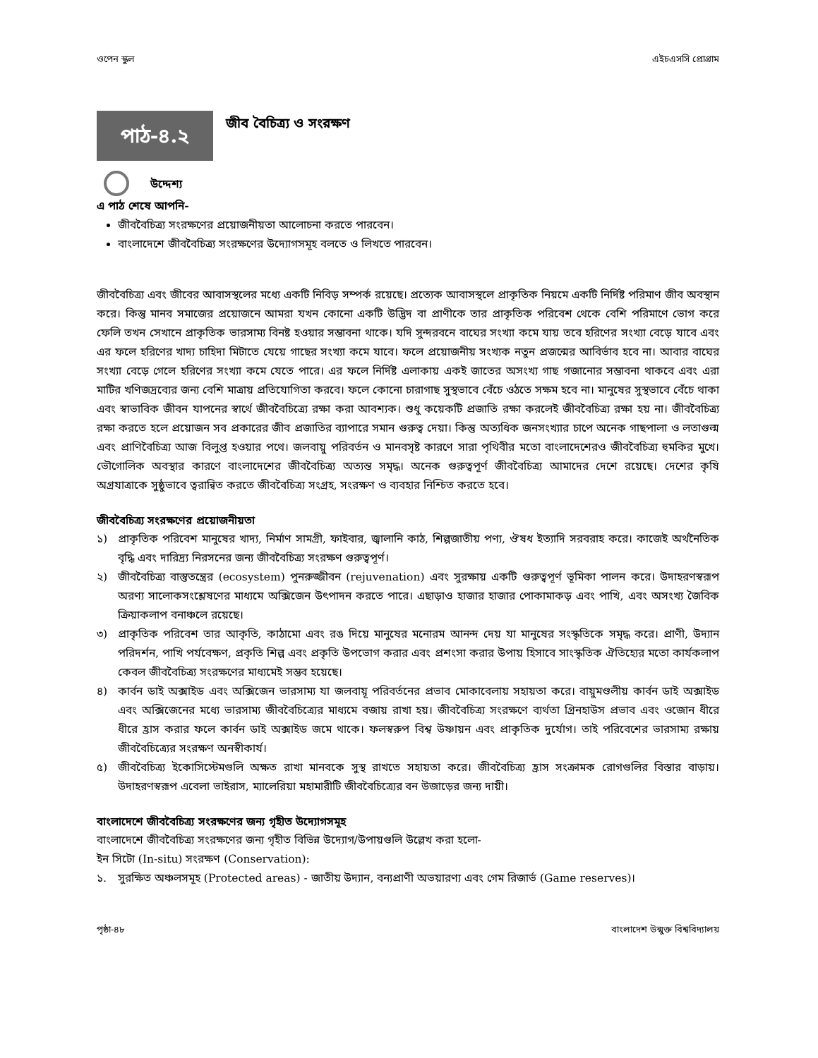ওপেন স্কুল এইচএসসি প্রোগ্রাম
পাঠ-৪.২
জীব বৈচিত্র্য ও সংরক্ষণ
উদ্দেশ্য
এ পাঠ শেষে আপনি-
জীববৈচিত্র্য সংরক্ষণের প্রয়োজনীয়তা আলোচনা করতে পারবেন।
বাংলাদেশে জীববৈচিত্র্য সংরক্ষণের উদ্যোগসমূহ বলতে ও লিখতে পারবেন।
জীববৈচিত্র্য এবং জীবের আবাসস্থলের মধ্যে একটি নিবিড় সম্পর্ক রয়েছে। প্রত্যেক আবাসস্থলে প্রাকৃতিক নিয়মে একটি নির্দিষ্ট পরিমাণ জীব অবস্থান করে। কিন্তু মানব সমাজের প্রয়োজনে আমরা যখন কোনো একটি উদ্ভিদ বা প্রাণীকে তার প্রাকৃতিক পরিবেশ থেকে বেশি পরিমাণে ভোগ করে ফেলি তখন সেখানে প্রাকৃতিক ভারসাম্য বিনষ্ট হওয়ার সম্ভাবনা থাকে। যদি সুন্দরবনে বাঘের সংখ্যা কমে যায় তবে হরিণের সংখ্যা বেড়ে যাবে এবং এর ফলে হরিণের খাদ্য চাহিদা মিটাতে যেয়ে গাছের সংখ্যা কমে যাবে। ফলে প্রয়োজনীয় সংখ্যক নতুন প্রজন্মের আবির্ভাব হবে না। আবার বাঘের সংখ্যা বেড়ে গেলে হরিণের সংখ্যা কমে যেতে পারে। এর ফলে নির্দিষ্ট এলাকায় একই জাতের অসংখ্য গাছ গজানোর সম্ভাবনা থাকবে এবং এরা মাটির খণিজদ্রব্যের জন্য বেশি মাত্রায় প্রতিযোগিতা করবে। ফলে কোনো চারাগাছ সুস্থভাবে বেঁচে ওঠতে সক্ষম হবে না। মানুষের সুস্থভাবে বেঁচে থাকা এবং স্বাভাবিক জীবন যাপনের স্বার্থে জীববৈচিত্র্যে রক্ষা করা আবশ্যক। শুধু কয়েকটি প্রজাতি রক্ষা করলেই জীববৈচিত্র্য রক্ষা হয় না। জীববৈচিত্র্য রক্ষা করতে হলে প্রয়োজন সব প্রকারের জীব প্রজাতির ব্যাপারে সমান গুরুত্ব দেয়া। কিন্তু অত্যধিক জনসংখ্যার চাপে অনেক গাছপালা ও লতাগুল্ম এবং প্রাণিবৈচিত্র্য আজ বিলুপ্ত হওয়ার পথে। জলবায়ু পরিবর্তন ও মানবসৃষ্ট কারণে সারা পৃথিবীর মতো বাংলাদেশেরও জীববৈচিত্র্য হুমকির মুখে। ভৌগোলিক অবস্থার কারণে বাংলাদেশের জীববৈচিত্র্য অত্যন্ত সমৃদ্ধ। অনেক গুরুত্বপূর্ণ জীববৈচিত্র্য আমাদের দেশে রয়েছে। দেশের কৃষি অগ্রযাত্রাকে সুষ্ঠুভাবে ত্বরান্বিত করতে জীববৈচিত্র্য সংগ্রহ, সংরক্ষণ ও ব্যবহার নিশ্চিত করতে হবে।
জীববৈচিত্র্য সংরক্ষণের প্রয়োজনীয়তা
১) প্রাকৃতিক পরিবেশ মানুষের খাদ্য, নির্মাণ সামগ্রী, ফাইবার, জ্বালানি কাঠ, শিল্পজাতীয় পণ্য, ঔষধ ইত্যাদি সরবরাহ করে। কাজেই অর্থনৈতিক বৃদ্ধি এবং দারিদ্র্য নিরসনের জন্য জীববৈচিত্র্য সংরক্ষণ গুরুত্বপূর্ণ।
২) জীববৈচিত্র্য বাস্তুতন্ত্রের (ecosystem) পুনরুজ্জীবন (rejuvenation) এবং সুরক্ষায় একটি গুরুত্বপূর্ণ ভূমিকা পালন করে। উদাহরণস্বরূপ অরণ্য সালোকসংশ্লেষণের মাধ্যমে অক্সিজেন উৎপাদন করতে পারে। এছাড়াও হাজার হাজার পোকামাকড় এবং পাখি, এবং অসংখ্য জৈবিক ক্রিয়াকলাপ বনাঞ্চলে রয়েছে।
৩) প্রাকৃতিক পরিবেশ তার আকৃতি, কাঠামো এবং রঙ দিয়ে মানুষের মনোরম আনন্দ দেয় যা মানুষের সংস্কৃতিকে সমৃদ্ধ করে। প্রাণী, উদ্যান পরিদর্শন, পাখি পর্যবেক্ষণ, প্রকৃতি শিল্প এবং প্রকৃতি উপভোগ করার এবং প্রশংসা করার উপায় হিসাবে সাংস্কৃতিক ঐতিহ্যের মতো কার্যকলাপ কেবল জীববৈচিত্র্য সংরক্ষণের মাধ্যমেই সম্ভব হয়েছে।
৪) কার্বন ডাই অক্সাইড এবং অক্সিজেন ভারসাম্য যা জলবায়ূ পরিবর্তনের প্রভাব মোকাবেলায় সহায়তা করে। বায়ুমণ্ডলীয় কার্বন ডাই অক্সাইড এবং অক্সিজেনের মধ্যে ভারসাম্য জীববৈচিত্র্যের মাধ্যমে বজায় রাখা হয়। জীববৈচিত্র্য সংরক্ষণে ব্যর্থতা গ্রিনহাউস প্রভাব এবং ওজোন ধীরে ধীরে হ্রাস করার ফলে কার্বন ডাই অক্সাইড জমে থাকে। ফলস্বরুপ বিশ্ব উষ্ণায়ন এবং প্রাকৃতিক দুর্যোগ। তাই পরিবেশের ভারসাম্য রক্ষায় জীববৈচিত্র্যের সংরক্ষণ অনস্বীকার্য।
৫) জীববৈচিত্র্য ইকোসিস্টেমগুলি অক্ষত রাখা মানবকে সুস্থ রাখতে সহায়তা করে। জীববৈচিত্র্য হ্রাস সংক্রামক রোগগুলির বিস্তার বাড়ায়। উদাহরণস্বরূপ এবেলা ভাইরাস, ম্যালেরিয়া মহামারীটি জীববৈচিত্র্যের বন উজাড়ের জন্য দায়ী।
বাংলাদেশে জীববৈচিত্র্য সংরক্ষণের জন্য গৃহীত উদ্যোগসমূহ
বাংলাদেশে জীববৈচিত্র্য সংরক্ষণের জন্য গৃহীত বিভিন্ন উদ্যোগ/উপায়গুলি উল্লেখ করা হলো-
ইন সিটো (In-situ) সংরক্ষণ (Conservation):
১. সুরক্ষিত অঞ্চলসমূহ (Protected areas) - জাতীয় উদ্যান, বন্যপ্রাণী অভয়ারণ্য এবং গেম রিজার্ভ (Game reserves)।
পৃষ্ঠা-৪৮ বাংলাদেশ উন্মুক্ত বিশ্ববিদ্যালয়